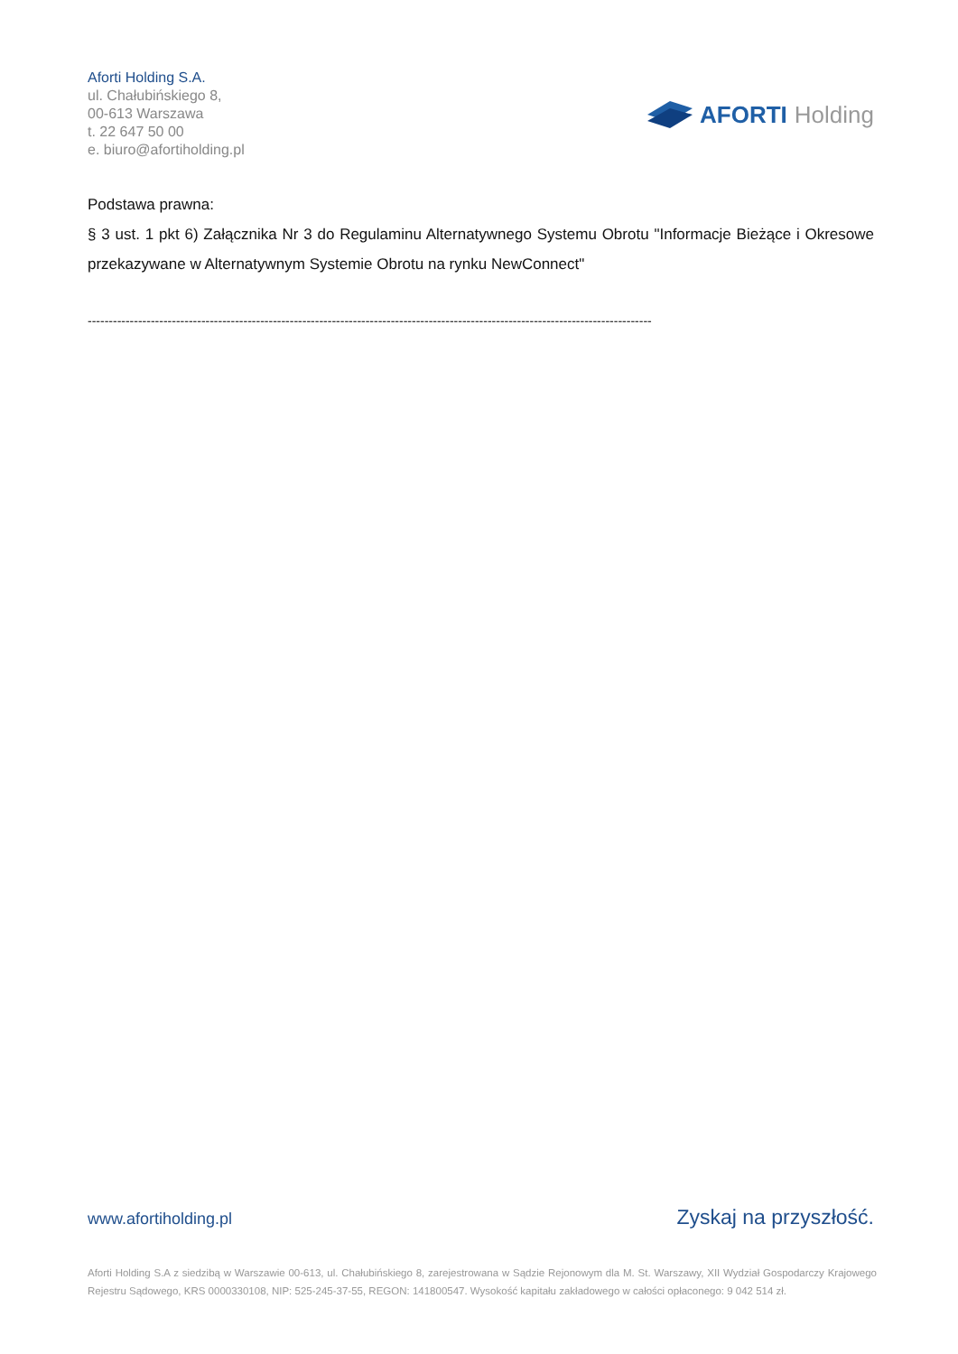Aforti Holding S.A.
ul. Chałubińskiego 8,
00-613 Warszawa
t. 22 647 50 00
e. biuro@afortiholding.pl
AFORTI Holding
Podstawa prawna:
§ 3 ust. 1 pkt 6) Załącznika Nr 3 do Regulaminu Alternatywnego Systemu Obrotu "Informacje Bieżące i Okresowe przekazywane w Alternatywnym Systemie Obrotu na rynku NewConnect"
--------------------------------------------------------------------------------------------------------------------------------------
www.afortiholding.pl Zyskaj na przyszłość.
Aforti Holding S.A z siedzibą w Warszawie 00-613, ul. Chałubińskiego 8, zarejestrowana w Sądzie Rejonowym dla M. St. Warszawy, XII Wydział Gospodarczy Krajowego Rejestru Sądowego, KRS 0000330108, NIP: 525-245-37-55, REGON: 141800547. Wysokość kapitału zakładowego w całości opłaconego: 9 042 514 zł.